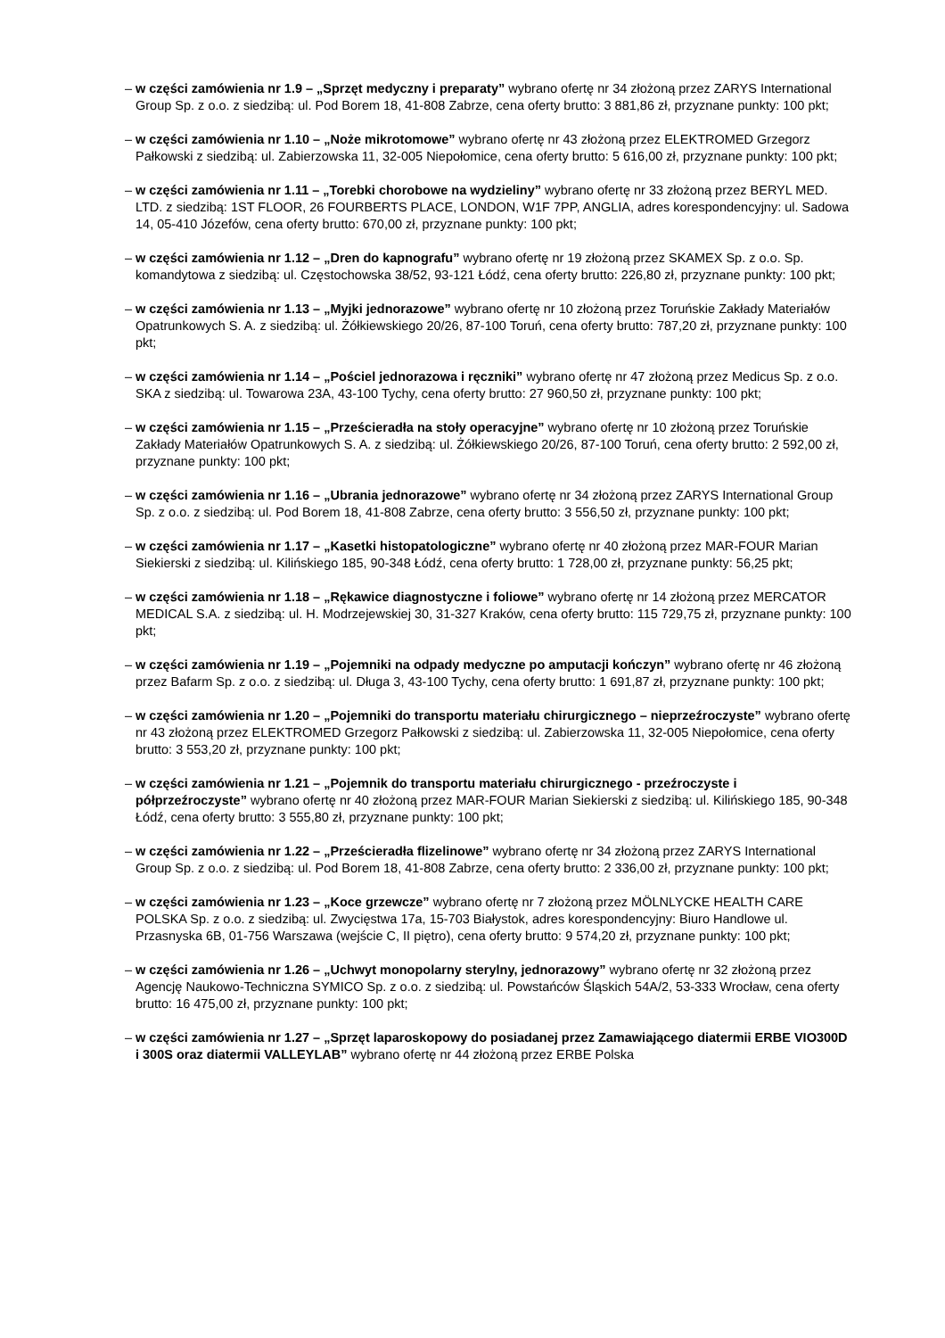– w części zamówienia nr 1.9 – „Sprzęt medyczny i preparaty” wybrano ofertę nr 34 złożoną przez ZARYS International Group Sp. z o.o. z siedzibą: ul. Pod Borem 18, 41-808 Zabrze, cena oferty brutto: 3 881,86 zł, przyznane punkty: 100 pkt;
– w części zamówienia nr 1.10 – „Noże mikrotomowe” wybrano ofertę nr 43 złożoną przez ELEKTROMED Grzegorz Pałkowski z siedzibą: ul. Zabierzowska 11, 32-005 Niepołomice, cena oferty brutto: 5 616,00 zł, przyznane punkty: 100 pkt;
– w części zamówienia nr 1.11 – „Torebki chorobowe na wydzieliny” wybrano ofertę nr 33 złożoną przez BERYL MED. LTD. z siedzibą: 1ST FLOOR, 26 FOURBERTS PLACE, LONDON, W1F 7PP, ANGLIA, adres korespondencyjny: ul. Sadowa 14, 05-410 Józefów, cena oferty brutto: 670,00 zł, przyznane punkty: 100 pkt;
– w części zamówienia nr 1.12 – „Dren do kapnografu” wybrano ofertę nr 19 złożoną przez SKAMEX Sp. z o.o. Sp. komandytowa z siedzibą: ul. Częstochowska 38/52, 93-121 Łódź, cena oferty brutto: 226,80 zł, przyznane punkty: 100 pkt;
– w części zamówienia nr 1.13 – „Myjki jednorazowe” wybrano ofertę nr 10 złożoną przez Toruńskie Zakłady Materiałów Opatrunkowych S. A. z siedzibą: ul. Żółkiewskiego 20/26, 87-100 Toruń, cena oferty brutto: 787,20 zł, przyznane punkty: 100 pkt;
– w części zamówienia nr 1.14 – „Pościel jednorazowa i ręczniki” wybrano ofertę nr 47 złożoną przez Medicus Sp. z o.o. SKA z siedzibą: ul. Towarowa 23A, 43-100 Tychy, cena oferty brutto: 27 960,50 zł, przyznane punkty: 100 pkt;
– w części zamówienia nr 1.15 – „Prześcieradła na stoły operacyjne” wybrano ofertę nr 10 złożoną przez Toruńskie Zakłady Materiałów Opatrunkowych S. A. z siedzibą: ul. Żółkiewskiego 20/26, 87-100 Toruń, cena oferty brutto: 2 592,00 zł, przyznane punkty: 100 pkt;
– w części zamówienia nr 1.16 – „Ubrania jednorazowe” wybrano ofertę nr 34 złożoną przez ZARYS International Group Sp. z o.o. z siedzibą: ul. Pod Borem 18, 41-808 Zabrze, cena oferty brutto: 3 556,50 zł, przyznane punkty: 100 pkt;
– w części zamówienia nr 1.17 – „Kasetki histopatologiczne” wybrano ofertę nr 40 złożoną przez MAR-FOUR Marian Siekierski z siedzibą: ul. Kilińskiego 185, 90-348 Łódź, cena oferty brutto: 1 728,00 zł, przyznane punkty: 56,25 pkt;
– w części zamówienia nr 1.18 – „Rękawice diagnostyczne i foliowe” wybrano ofertę nr 14 złożoną przez MERCATOR MEDICAL S.A. z siedzibą: ul. H. Modrzejewskiej 30, 31-327 Kraków, cena oferty brutto: 115 729,75 zł, przyznane punkty: 100 pkt;
– w części zamówienia nr 1.19 – „Pojemniki na odpady medyczne po amputacji kończyn” wybrano ofertę nr 46 złożoną przez Bafarm Sp. z o.o. z siedzibą: ul. Długa 3, 43-100 Tychy, cena oferty brutto: 1 691,87 zł, przyznane punkty: 100 pkt;
– w części zamówienia nr 1.20 – „Pojemniki do transportu materiału chirurgicznego – nieprzeźroczyste” wybrano ofertę nr 43 złożoną przez ELEKTROMED Grzegorz Pałkowski z siedzibą: ul. Zabierzowska 11, 32-005 Niepołomice, cena oferty brutto: 3 553,20 zł, przyznane punkty: 100 pkt;
– w części zamówienia nr 1.21 – „Pojemnik do transportu materiału chirurgicznego - przeźroczyste i półprzeźroczyste” wybrano ofertę nr 40 złożoną przez MAR-FOUR Marian Siekierski z siedzibą: ul. Kilińskiego 185, 90-348 Łódź, cena oferty brutto: 3 555,80 zł, przyznane punkty: 100 pkt;
– w części zamówienia nr 1.22 – „Prześcieradła flizelinowe” wybrano ofertę nr 34 złożoną przez ZARYS International Group Sp. z o.o. z siedzibą: ul. Pod Borem 18, 41-808 Zabrze, cena oferty brutto: 2 336,00 zł, przyznane punkty: 100 pkt;
– w części zamówienia nr 1.23 – „Koce grzewcze” wybrano ofertę nr 7 złożoną przez MÖLNLYCKE HEALTH CARE POLSKA Sp. z o.o. z siedzibą: ul. Zwycięstwa 17a, 15-703 Białystok, adres korespondencyjny: Biuro Handlowe ul. Przasnyska 6B, 01-756 Warszawa (wejście C, II piętro), cena oferty brutto: 9 574,20 zł, przyznane punkty: 100 pkt;
– w części zamówienia nr 1.26 – „Uchwyt monopolarny sterylny, jednorazowy” wybrano ofertę nr 32 złożoną przez Agencję Naukowo-Techniczna SYMICO Sp. z o.o. z siedzibą: ul. Powstańców Śląskich 54A/2, 53-333 Wrocław, cena oferty brutto: 16 475,00 zł, przyznane punkty: 100 pkt;
– w części zamówienia nr 1.27 – „Sprzęt laparoskopowy do posiadanej przez Zamawiającego diatermii ERBE VIO300D i 300S oraz diatermii VALLEYLAB” wybrano ofertę nr 44 złożoną przez ERBE Polska